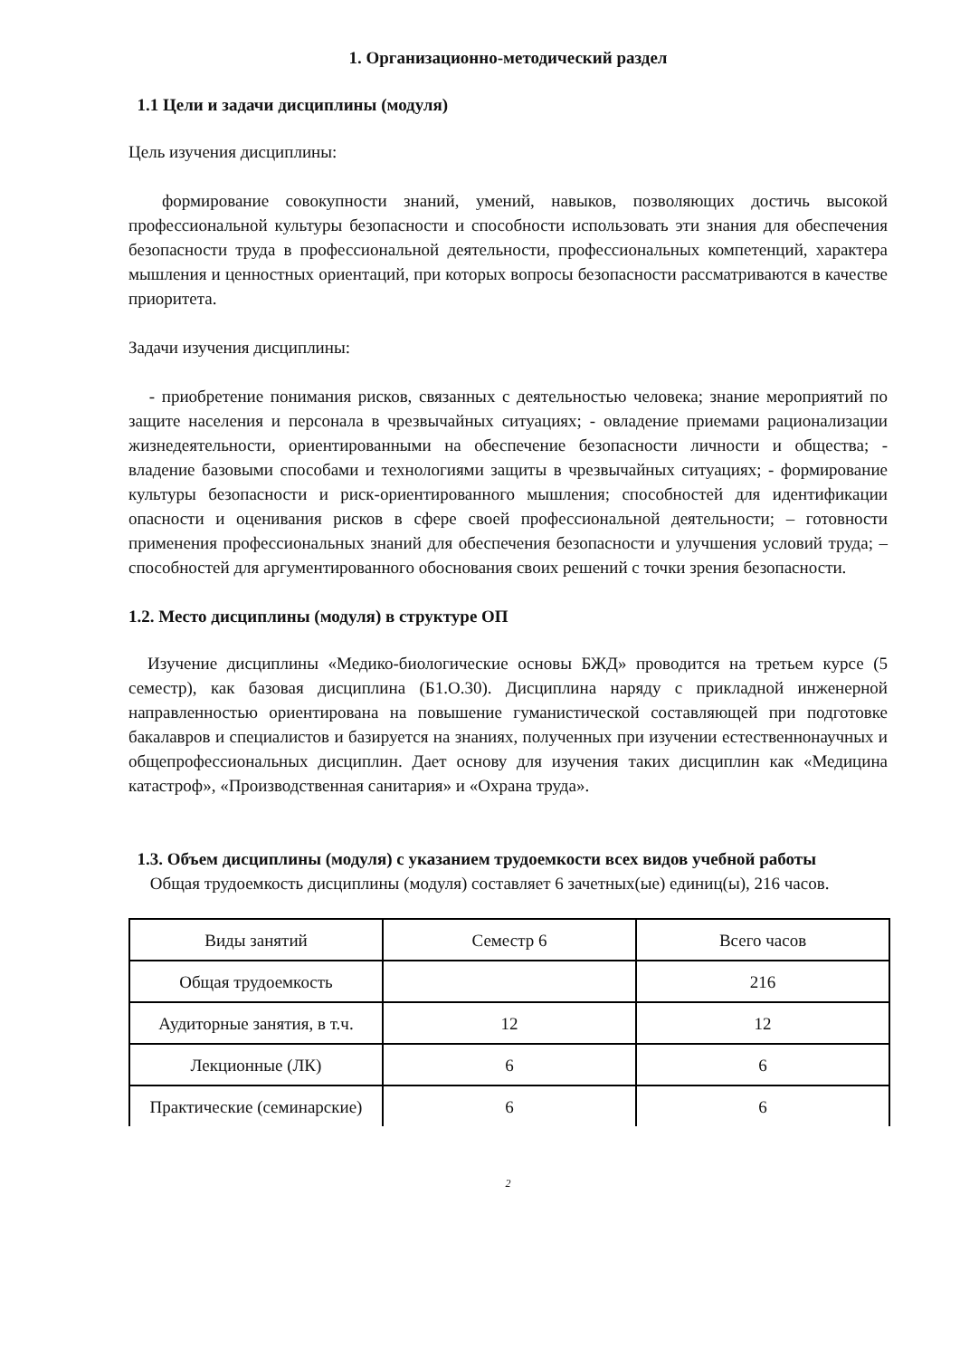1. Организационно-методический раздел
1.1 Цели и задачи дисциплины (модуля)
Цель изучения дисциплины:
формирование совокупности знаний, умений, навыков, позволяющих достичь высокой профессиональной культуры безопасности и способности использовать эти знания для обеспечения безопасности труда в профессиональной деятельности, профессиональных компетенций, характера мышления и ценностных ориентаций, при которых вопросы безопасности рассматриваются в качестве приоритета.
Задачи изучения дисциплины:
- приобретение понимания рисков, связанных с деятельностью человека; знание мероприятий по защите населения и персонала в чрезвычайных ситуациях; - овладение приемами рационализации жизнедеятельности, ориентированными на обеспечение безопасности личности и общества; - владение базовыми способами и технологиями защиты в чрезвычайных ситуациях; - формирование культуры безопасности и риск-ориентированного мышления; способностей для идентификации опасности и оценивания рисков в сфере своей профессиональной деятельности; – готовности применения профессиональных знаний для обеспечения безопасности и улучшения условий труда; – способностей для аргументированного обоснования своих решений с точки зрения безопасности.
1.2. Место дисциплины (модуля) в структуре ОП
Изучение дисциплины «Медико-биологические основы БЖД» проводится на третьем курсе (5 семестр), как базовая дисциплина (Б1.О.30). Дисциплина наряду с прикладной инженерной направленностью ориентирована на повышение гуманистической составляющей при подготовке бакалавров и специалистов и базируется на знаниях, полученных при изучении естественнонаучных и общепрофессиональных дисциплин. Дает основу для изучения таких дисциплин как «Медицина катастроф», «Производственная санитария» и «Охрана труда».
1.3. Объем дисциплины (модуля) с указанием трудоемкости всех видов учебной работы
Общая трудоемкость дисциплины (модуля) составляет 6 зачетных(ые) единиц(ы), 216 часов.
| Виды занятий | Семестр 6 | Всего часов |
| Общая трудоемкость | | 216 |
| Аудиторные занятия, в т.ч. | 12 | 12 |
| Лекционные (ЛК) | 6 | 6 |
| Практические (семинарские) | 6 | 6 |
2